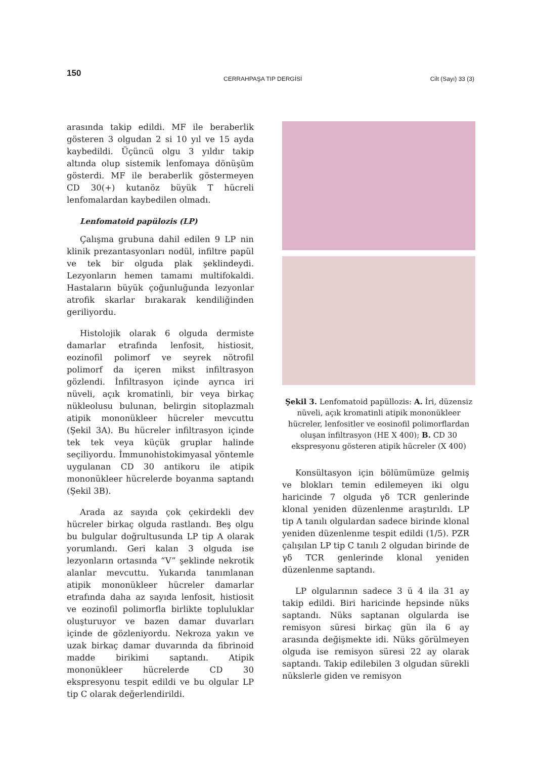150
CERRAHPAŞA TIP DERGİSİ Cilt (Sayı) 33 (3)
arasında takip edildi. MF ile beraberlik gösteren 3 olgudan 2 si 10 yıl ve 15 ayda kaybedildi. Üçüncü olgu 3 yıldır takip altında olup sistemik lenfomaya dönüşüm gösterdi. MF ile beraberlik göstermeyen CD 30(+) kutanöz büyük T hücreli lenfomalardan kaybedilen olmadı.
Lenfomatoid papülozis (LP)
Çalışma grubuna dahil edilen 9 LP nin klinik prezantasyonları nodül, infiltre papül ve tek bir olguda plak şeklindeydi. Lezyonların hemen tamamı multifokaldi. Hastaların büyük çoğunluğunda lezyonlar atrofik skarlar bırakarak kendiliğinden geriliyordu.
Histolojik olarak 6 olguda dermiste damarlar etrafında lenfosit, histiosit, eozinofil polimorf ve seyrek nötrofil polimorf da içeren mikst infiltrasyon gözlendi. İnfiltrasyon içinde ayrıca iri nüveli, açık kromatinli, bir veya birkaç nükleolusu bulunan, belirgin sitoplazmalı atipik mononükleer hücreler mevcuttu (Şekil 3A). Bu hücreler infiltrasyon içinde tek tek veya küçük gruplar halinde seçiliyordu. İmmunohistokimyasal yöntemle uygulanan CD 30 antikoru ile atipik mononükleer hücrelerde boyanma saptandı (Şekil 3B).
Arada az sayıda çok çekirdekli dev hücreler birkaç olguda rastlandı. Beş olgu bu bulgular doğrultusunda LP tip A olarak yorumlandı. Geri kalan 3 olguda ise lezyonların ortasında “V” şeklinde nekrotik alanlar mevcuttu. Yukarıda tanımlanan atipik mononükleer hücreler damarlar etrafında daha az sayıda lenfosit, histiosit ve eozinofil polimorfla birlikte topluluklar oluşturuyor ve bazen damar duvarları içinde de gözleniyordu. Nekroza yakın ve uzak birkaç damar duvarında da fibrinoid madde birikimi saptandı. Atipik mononükleer hücrelerde CD 30 ekspresyonu tespit edildi ve bu olgular LP tip C olarak değerlendirildi.
Şekil 3. Lenfomatoid papüllozis: A. İri, düzensiz nüveli, açık kromatinli atipik mononükleer hücreler, lenfositler ve eosinofil polimorflardan oluşan infiltrasyon (HE X 400); B. CD 30 ekspresyonu gösteren atipik hücreler (X 400)
Konsültasyon için bölümümüze gelmiş ve blokları temin edilemeyen iki olgu haricinde 7 olguda γδ TCR genlerinde klonal yeniden düzenlenme araştırıldı. LP tip A tanılı olgulardan sadece birinde klonal yeniden düzenlenme tespit edildi (1/5). PZR çalışılan LP tip C tanılı 2 olgudan birinde de γδ TCR genlerinde klonal yeniden düzenlenme saptandı.
LP olgularının sadece 3 ü 4 ila 31 ay takip edildi. Biri haricinde hepsinde nüks saptandı. Nüks saptanan olgularda ise remisyon süresi birkaç gün ila 6 ay arasında değişmekte idi. Nüks görülmeyen olguda ise remisyon süresi 22 ay olarak saptandı. Takip edilebilen 3 olgudan sürekli nükslerle giden ve remisyon